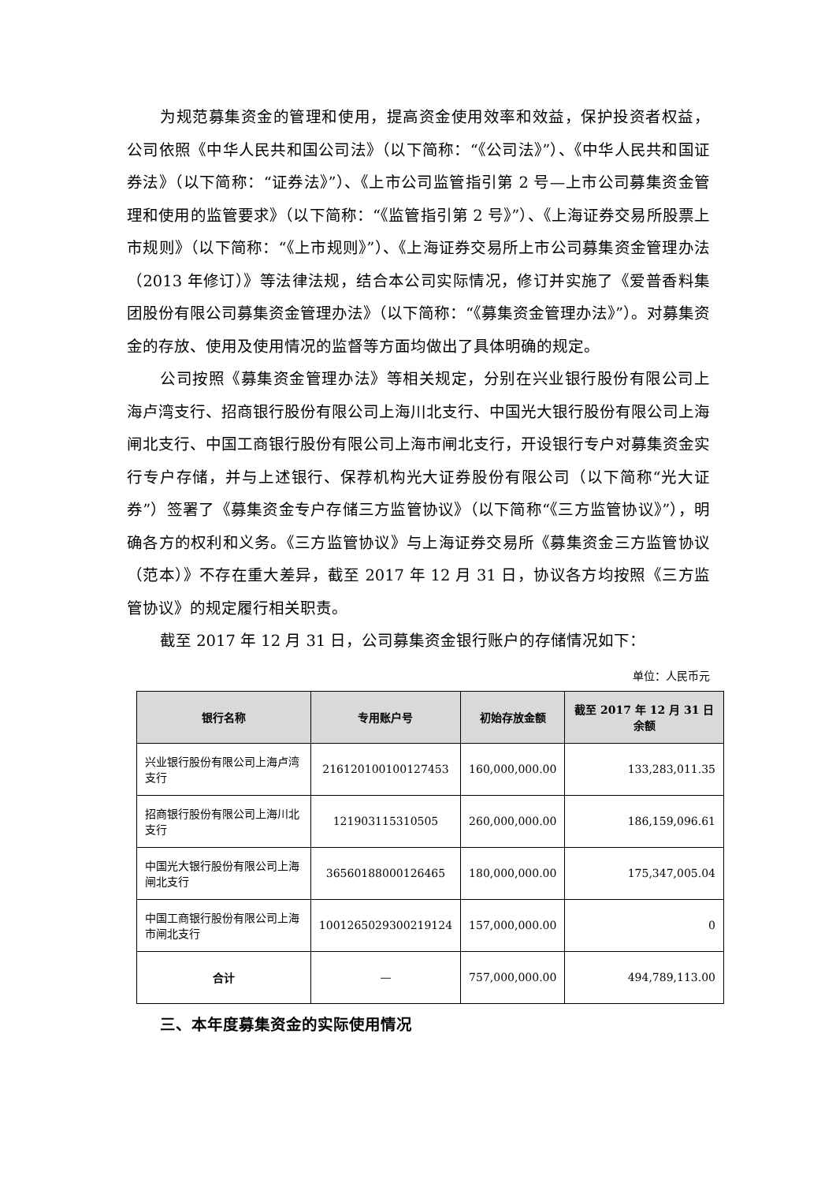为规范募集资金的管理和使用，提高资金使用效率和效益，保护投资者权益，公司依照《中华人民共和国公司法》（以下简称：“《公司法》”）、《中华人民共和国证券法》（以下简称：“证券法》”）、《上市公司监管指引第 2 号—上市公司募集资金管理和使用的监管要求》（以下简称：“《监管指引第 2 号》”）、《上海证券交易所股票上市规则》（以下简称：“《上市规则》”）、《上海证券交易所上市公司募集资金管理办法（2013 年修订）》等法律法规，结合本公司实际情况，修订并实施了《爱普香料集团股份有限公司募集资金管理办法》（以下简称：“《募集资金管理办法》”）。对募集资金的存放、使用及使用情况的监督等方面均做出了具体明确的规定。
公司按照《募集资金管理办法》等相关规定，分别在兴业银行股份有限公司上海卢湾支行、招商银行股份有限公司上海川北支行、中国光大银行股份有限公司上海闸北支行、中国工商银行股份有限公司上海市闸北支行，开设银行专户对募集资金实行专户存储，并与上述银行、保荐机构光大证券股份有限公司（以下简称“光大证券”）签署了《募集资金专户存储三方监管协议》（以下简称“《三方监管协议》”），明确各方的权利和义务。《三方监管协议》与上海证券交易所《募集资金三方监管协议（范本）》不存在重大差异，截至 2017 年 12 月 31 日，协议各方均按照《三方监管协议》的规定履行相关职责。
截至 2017 年 12 月 31 日，公司募集资金银行账户的存储情况如下：
单位：人民币元
| 银行名称 | 专用账户号 | 初始存放金额 | 截至 2017 年 12 月 31 日余额 |
| --- | --- | --- | --- |
| 兴业银行股份有限公司上海卢湾支行 | 216120100100127453 | 160,000,000.00 | 133,283,011.35 |
| 招商银行股份有限公司上海川北支行 | 121903115310505 | 260,000,000.00 | 186,159,096.61 |
| 中国光大银行股份有限公司上海闸北支行 | 36560188000126465 | 180,000,000.00 | 175,347,005.04 |
| 中国工商银行股份有限公司上海市闸北支行 | 1001265029300219124 | 157,000,000.00 | 0 |
| 合计 | — | 757,000,000.00 | 494,789,113.00 |
三、本年度募集资金的实际使用情况